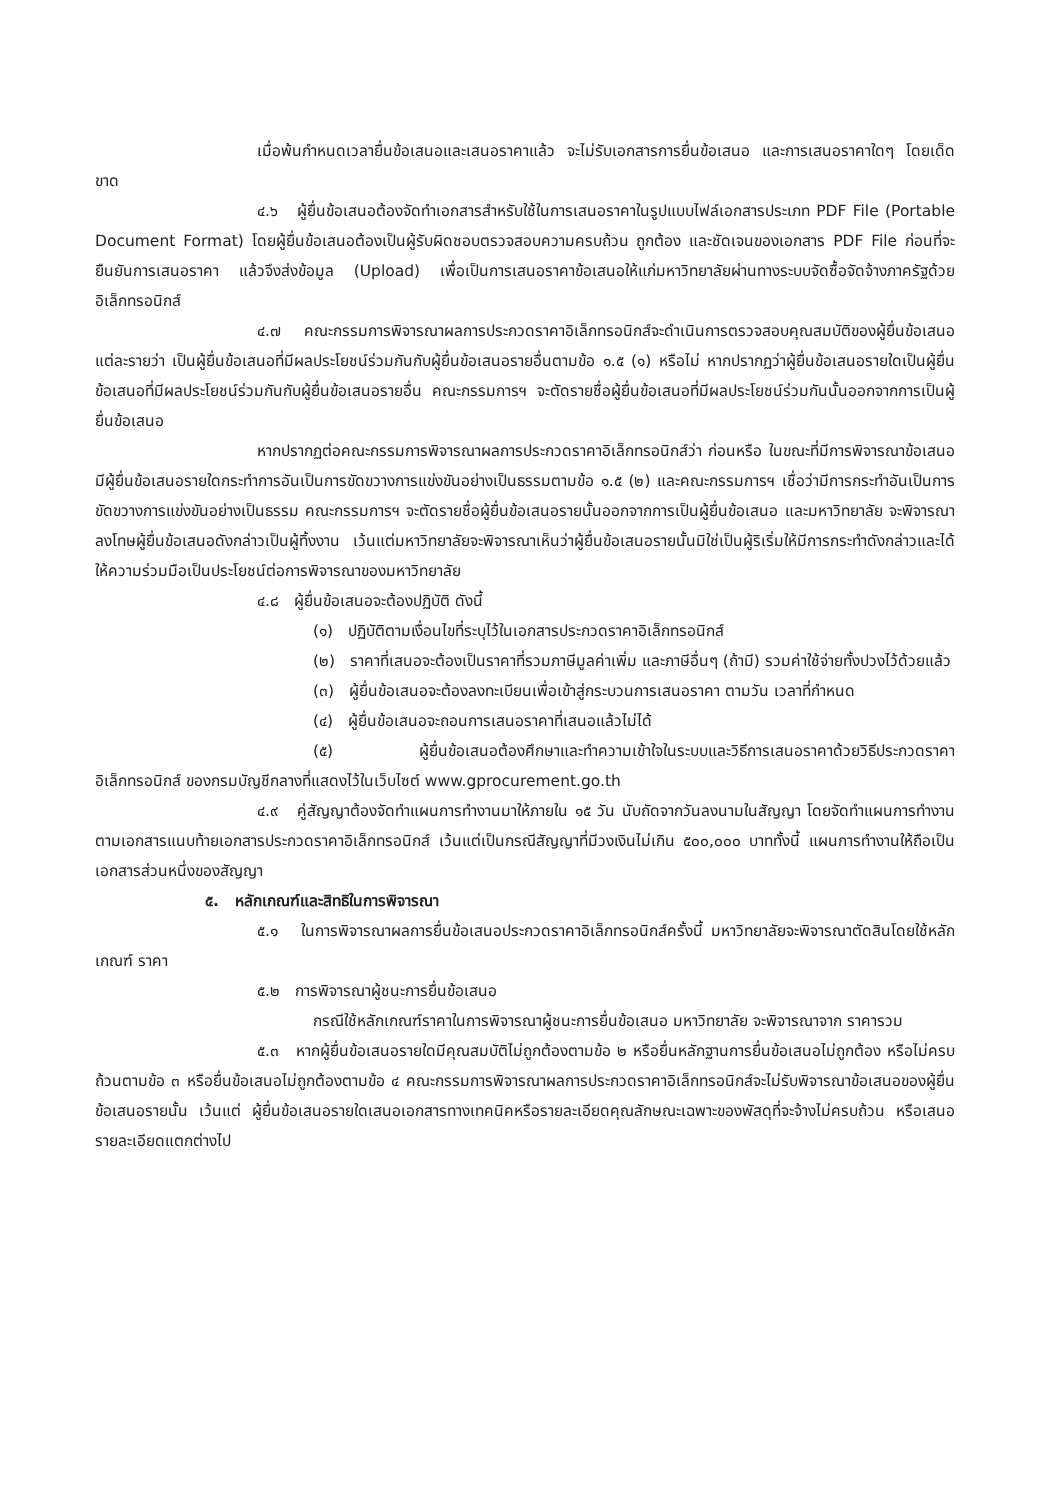เมื่อพ้นกำหนดเวลายื่นข้อเสนอและเสนอราคาแล้ว จะไม่รับเอกสารการยื่นข้อเสนอ และการเสนอราคาใดๆ โดยเด็ดขาด
๔.๖ ผู้ยื่นข้อเสนอต้องจัดทำเอกสารสำหรับใช้ในการเสนอราคาในรูปแบบไฟล์เอกสารประเภท PDF File (Portable Document Format) โดยผู้ยื่นข้อเสนอต้องเป็นผู้รับผิดชอบตรวจสอบความครบถ้วน ถูกต้อง และชัดเจนของเอกสาร PDF File ก่อนที่จะยืนยันการเสนอราคา แล้วจึงส่งข้อมูล (Upload) เพื่อเป็นการเสนอราคาข้อเสนอให้แก่มหาวิทยาลัยผ่านทางระบบจัดซื้อจัดจ้างภาครัฐด้วยอิเล็กทรอนิกส์
๔.๗ คณะกรรมการพิจารณาผลการประกวดราคาอิเล็กทรอนิกส์จะดำเนินการตรวจสอบคุณสมบัติของผู้ยื่นข้อเสนอแต่ละรายว่า เป็นผู้ยื่นข้อเสนอที่มีผลประโยชน์ร่วมกันกับผู้ยื่นข้อเสนอรายอื่นตามข้อ ๑.๕ (๑) หรือไม่ หากปรากฏว่าผู้ยื่นข้อเสนอรายใดเป็นผู้ยื่นข้อเสนอที่มีผลประโยชน์ร่วมกันกับผู้ยื่นข้อเสนอรายอื่น คณะกรรมการฯ จะตัดรายชื่อผู้ยื่นข้อเสนอที่มีผลประโยชน์ร่วมกันนั้นออกจากการเป็นผู้ยื่นข้อเสนอ
หากปรากฏต่อคณะกรรมการพิจารณาผลการประกวดราคาอิเล็กทรอนิกส์ว่า ก่อนหรือ ในขณะที่มีการพิจารณาข้อเสนอ มีผู้ยื่นข้อเสนอรายใดกระทำการอันเป็นการขัดขวางการแข่งขันอย่างเป็นธรรมตามข้อ ๑.๕ (๒) และคณะกรรมการฯ เชื่อว่ามีการกระทำอันเป็นการขัดขวางการแข่งขันอย่างเป็นธรรม คณะกรรมการฯ จะตัดรายชื่อผู้ยื่นข้อเสนอรายนั้นออกจากการเป็นผู้ยื่นข้อเสนอ และมหาวิทยาลัย จะพิจารณาลงโทษผู้ยื่นข้อเสนอดังกล่าวเป็นผู้ทิ้งงาน เว้นแต่มหาวิทยาลัยจะพิจารณาเห็นว่าผู้ยื่นข้อเสนอรายนั้นมิใช่เป็นผู้ริเริ่มให้มีการกระทำดังกล่าวและได้ให้ความร่วมมือเป็นประโยชน์ต่อการพิจารณาของมหาวิทยาลัย
๔.๘ ผู้ยื่นข้อเสนอจะต้องปฏิบัติ ดังนี้
(๑) ปฏิบัติตามเงื่อนไขที่ระบุไว้ในเอกสารประกวดราคาอิเล็กทรอนิกส์
(๒) ราคาที่เสนอจะต้องเป็นราคาที่รวมภาษีมูลค่าเพิ่ม และภาษีอื่นๆ (ถ้ามี) รวมค่าใช้จ่ายทั้งปวงไว้ด้วยแล้ว
(๓) ผู้ยื่นข้อเสนอจะต้องลงทะเบียนเพื่อเข้าสู่กระบวนการเสนอราคา ตามวัน เวลาที่กำหนด
(๔) ผู้ยื่นข้อเสนอจะถอนการเสนอราคาที่เสนอแล้วไม่ได้
(๕) ผู้ยื่นข้อเสนอต้องศึกษาและทำความเข้าใจในระบบและวิธีการเสนอราคาด้วยวิธีประกวดราคาอิเล็กทรอนิกส์ ของกรมบัญชีกลางที่แสดงไว้ในเว็บไซต์ www.gprocurement.go.th
๔.๙ คู่สัญญาต้องจัดทำแผนการทำงานมาให้ภายใน ๑๕ วัน นับถัดจากวันลงนามในสัญญา โดยจัดทำแผนการทำงานตามเอกสารแนบท้ายเอกสารประกวดราคาอิเล็กทรอนิกส์ เว้นแต่เป็นกรณีสัญญาที่มีวงเงินไม่เกิน ๕๐๐,๐๐๐ บาททั้งนี้ แผนการทำงานให้ถือเป็นเอกสารส่วนหนึ่งของสัญญา
๕. หลักเกณฑ์และสิทธิในการพิจารณา
๕.๑ ในการพิจารณาผลการยื่นข้อเสนอประกวดราคาอิเล็กทรอนิกส์ครั้งนี้ มหาวิทยาลัยจะพิจารณาตัดสินโดยใช้หลักเกณฑ์ ราคา
๕.๒ การพิจารณาผู้ชนะการยื่นข้อเสนอ
กรณีใช้หลักเกณฑ์ราคาในการพิจารณาผู้ชนะการยื่นข้อเสนอ มหาวิทยาลัย จะพิจารณาจาก ราคารวม
๕.๓ หากผู้ยื่นข้อเสนอรายใดมีคุณสมบัติไม่ถูกต้องตามข้อ ๒ หรือยื่นหลักฐานการยื่นข้อเสนอไม่ถูกต้อง หรือไม่ครบถ้วนตามข้อ ๓ หรือยื่นข้อเสนอไม่ถูกต้องตามข้อ ๔ คณะกรรมการพิจารณาผลการประกวดราคาอิเล็กทรอนิกส์จะไม่รับพิจารณาข้อเสนอของผู้ยื่นข้อเสนอรายนั้น เว้นแต่ ผู้ยื่นข้อเสนอรายใดเสนอเอกสารทางเทคนิคหรือรายละเอียดคุณลักษณะเฉพาะของพัสดุที่จะจ้างไม่ครบถ้วน หรือเสนอรายละเอียดแตกต่างไป